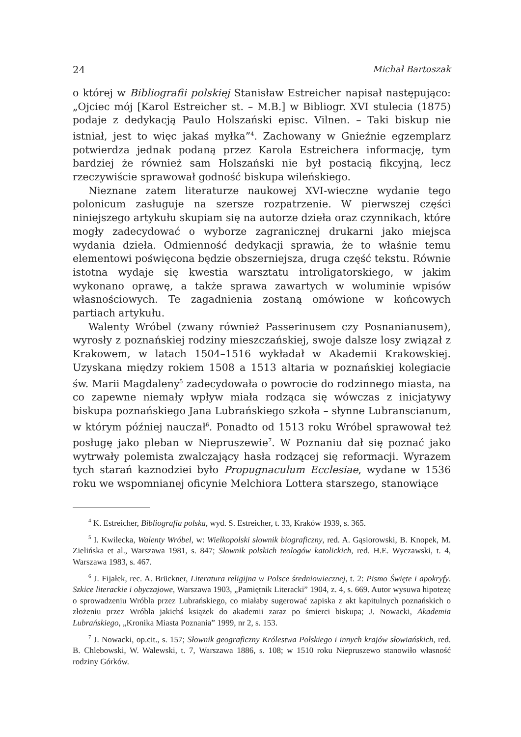24 Michał Bartoszak
o której w Bibliografii polskiej Stanisław Estreicher napisał następująco: „Ojciec mój [Karol Estreicher st. – M.B.] w Bibliogr. XVI stulecia (1875) podaje z dedykacją Paulo Holszański episc. Vilnen. – Taki biskup nie istniał, jest to więc jakaś myłka”<sup>4</sup>. Zachowany w Gnieźnie egzemplarz potwierdza jednak podaną przez Karola Estreichera informację, tym bardziej że również sam Holszański nie był postacią fikcyjną, lecz rzeczywiście sprawował godność biskupa wileńskiego.
Nieznane zatem literaturze naukowej XVI-wieczne wydanie tego polonicum zasługuje na szersze rozpatrzenie. W pierwszej części niniejszego artykułu skupiam się na autorze dzieła oraz czynnikach, które mogły zadecydować o wyborze zagranicznej drukarni jako miejsca wydania dzieła. Odmienność dedykacji sprawia, że to właśnie temu elementowi poświęcona będzie obszerniejsza, druga część tekstu. Równie istotna wydaje się kwestia warsztatu introligatorskiego, w jakim wykonano oprawę, a także sprawa zawartych w woluminie wpisów własnościowych. Te zagadnienia zostaną omówione w końcowych partiach artykułu.
Walenty Wróbel (zwany również Passerinusem czy Posnanianusem), wyrosły z poznańskiej rodziny mieszczańskiej, swoje dalsze losy związał z Krakowem, w latach 1504–1516 wykładał w Akademii Krakowskiej. Uzyskana między rokiem 1508 a 1513 altaria w poznańskiej kolegiacie św. Marii Magdaleny<sup>5</sup> zadecydowała o powrocie do rodzinnego miasta, na co zapewne niemały wpływ miała rodząca się wówczas z inicjatywy biskupa poznańskiego Jana Lubrańskiego szkoła – słynne Lubranscianum, w którym później nauczał<sup>6</sup>. Ponadto od 1513 roku Wróbel sprawował też posługę jako pleban w Niepruszewie<sup>7</sup>. W Poznaniu dał się poznać jako wytrwały polemista zwalczający hasła rodzącej się reformacji. Wyrazem tych starań kaznodziei było Propugnaculum Ecclesiae, wydane w 1536 roku we wspomnianej oficynie Melchiora Lottera starszego, stanowiące
<sup>4</sup> K. Estreicher, Bibliografia polska, wyd. S. Estreicher, t. 33, Kraków 1939, s. 365.
<sup>5</sup> I. Kwilecka, Walenty Wróbel, w: Wielkopolski słownik biograficzny, red. A. Gąsiorowski, B. Knopek, M. Zielińska et al., Warszawa 1981, s. 847; Słownik polskich teologów katolickich, red. H.E. Wyczawski, t. 4, Warszawa 1983, s. 467.
<sup>6</sup> J. Fijałek, rec. A. Brückner, Literatura religijna w Polsce średniowiecznej, t. 2: Pismo Święte i apokryfy. Szkice literackie i obyczajowe, Warszawa 1903, „Pamiętnik Literacki” 1904, z. 4, s. 669. Autor wysuwa hipotezę o sprowadzeniu Wróbla przez Lubrańskiego, co miałaby sugerować zapiska z akt kapitulnych poznańskich o złożeniu przez Wróbla jakichś książek do akademii zaraz po śmierci biskupa; J. Nowacki, Akademia Lubrańskiego, „Kronika Miasta Poznania” 1999, nr 2, s. 153.
<sup>7</sup> J. Nowacki, op.cit., s. 157; Słownik geograficzny Królestwa Polskiego i innych krajów słowiańskich, red. B. Chlebowski, W. Walewski, t. 7, Warszawa 1886, s. 108; w 1510 roku Niepruszewo stanowiło własność rodziny Górków.